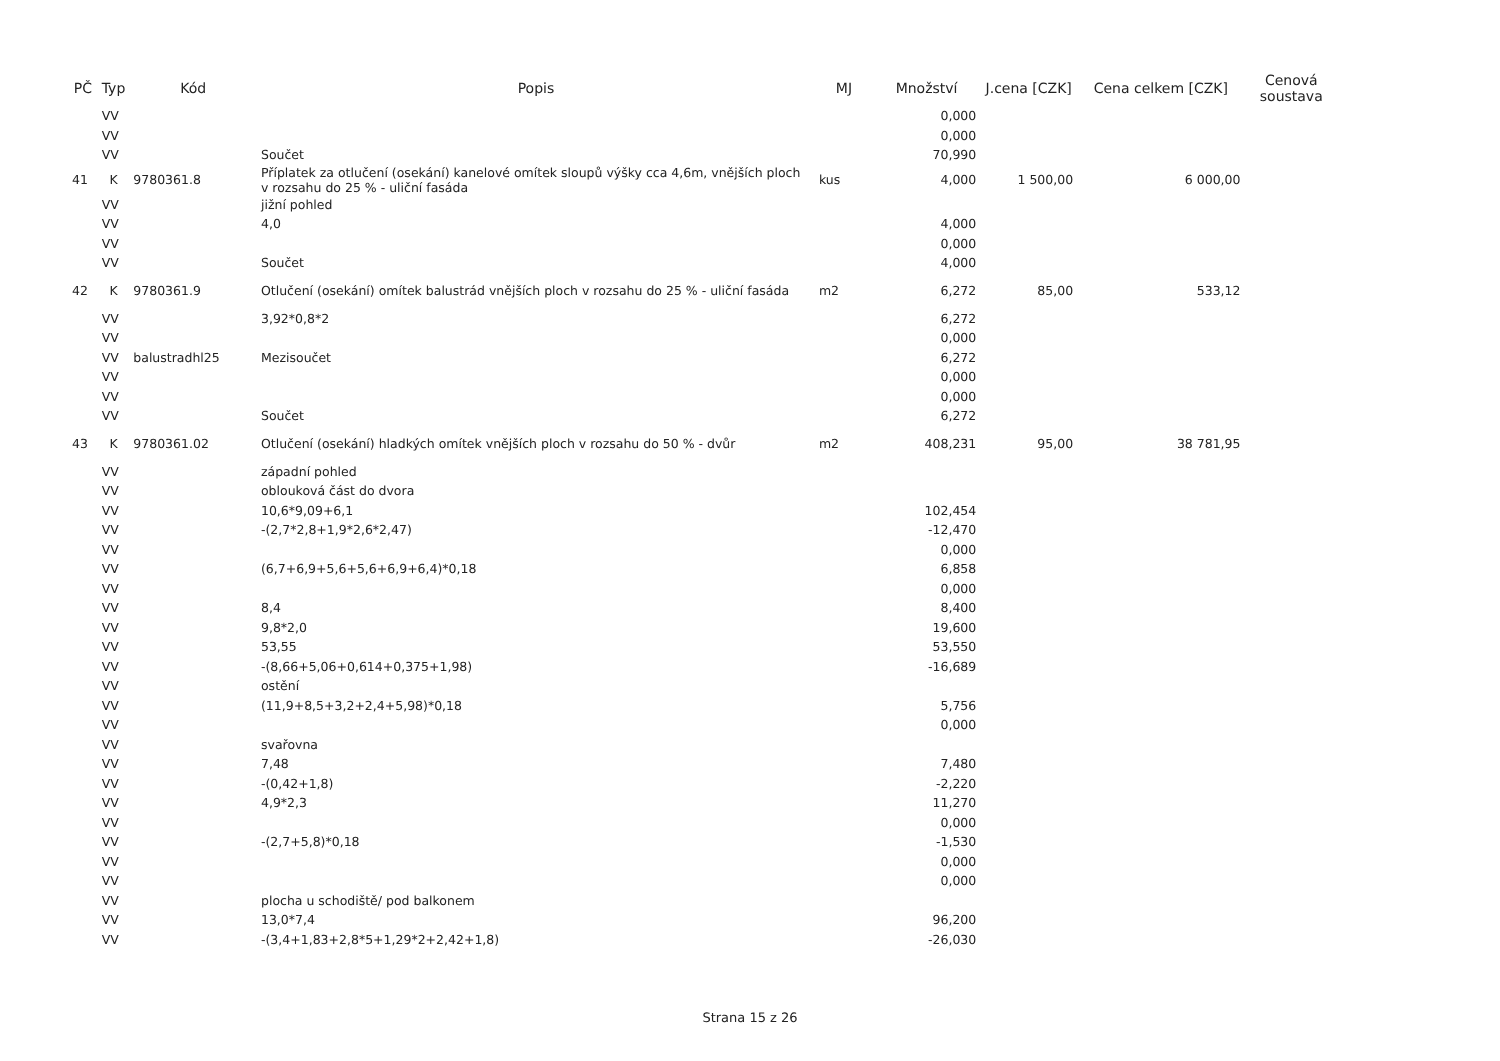| PČ | Typ | Kód | Popis | MJ | Množství | J.cena [CZK] | Cena celkem [CZK] | Cenová soustava |
| --- | --- | --- | --- | --- | --- | --- | --- | --- |
| | VV | | | | 0,000 | | | |
| | VV | | | | 0,000 | | | |
| | VV | | Součet | | 70,990 | | | |
| 41 | K | 9780361.8 | Příplatek za otlučení (osekání) kanelové omítek sloupů výšky cca 4,6m, vnějších ploch v rozsahu do 25 % - uliční fasáda | kus | 4,000 | 1 500,00 | 6 000,00 | |
| | VV | | jižní pohled | | | | | |
| | VV | | 4,0 | | 4,000 | | | |
| | VV | | | | 0,000 | | | |
| | VV | | Součet | | 4,000 | | | |
| 42 | K | 9780361.9 | Otlučení (osekání) omítek balustrád vnějších ploch v rozsahu do 25 % - uliční fasáda | m2 | 6,272 | 85,00 | 533,12 | |
| | VV | | 3,92*0,8*2 | | 6,272 | | | |
| | VV | | | | 0,000 | | | |
| | VV | balustradhl25 | Mezisoučet | | 6,272 | | | |
| | VV | | | | 0,000 | | | |
| | VV | | | | 0,000 | | | |
| | VV | | Součet | | 6,272 | | | |
| 43 | K | 9780361.02 | Otlučení (osekání) hladkých omítek vnějších ploch v rozsahu do 50 % - dvůr | m2 | 408,231 | 95,00 | 38 781,95 | |
| | VV | | západní pohled | | | | | |
| | VV | | oblouková část do dvora | | | | | |
| | VV | | 10,6*9,09+6,1 | | 102,454 | | | |
| | VV | | -(2,7*2,8+1,9*2,6*2,47) | | -12,470 | | | |
| | VV | | | | 0,000 | | | |
| | VV | | (6,7+6,9+5,6+5,6+6,9+6,4)*0,18 | | 6,858 | | | |
| | VV | | | | 0,000 | | | |
| | VV | | 8,4 | | 8,400 | | | |
| | VV | | 9,8*2,0 | | 19,600 | | | |
| | VV | | 53,55 | | 53,550 | | | |
| | VV | | -(8,66+5,06+0,614+0,375+1,98) | | -16,689 | | | |
| | VV | | ostění | | | | | |
| | VV | | (11,9+8,5+3,2+2,4+5,98)*0,18 | | 5,756 | | | |
| | VV | | | | 0,000 | | | |
| | VV | | svařovna | | | | | |
| | VV | | 7,48 | | 7,480 | | | |
| | VV | | -(0,42+1,8) | | -2,220 | | | |
| | VV | | 4,9*2,3 | | 11,270 | | | |
| | VV | | | | 0,000 | | | |
| | VV | | -(2,7+5,8)*0,18 | | -1,530 | | | |
| | VV | | | | 0,000 | | | |
| | VV | | | | 0,000 | | | |
| | VV | | plocha u schodiště/ pod balkonem | | | | | |
| | VV | | 13,0*7,4 | | 96,200 | | | |
| | VV | | -(3,4+1,83+2,8*5+1,29*2+2,42+1,8) | | -26,030 | | | |
Strana 15 z 26